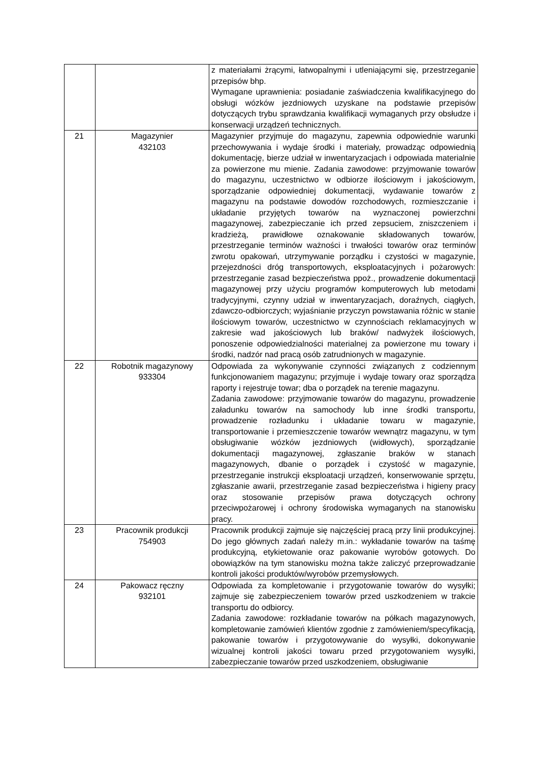| | | z materiałami żrącymi, łatwopalnymi i utleniającymi się, przestrzeganie przepisów bhp. Wymagane uprawnienia: posiadanie zaświadczenia kwalifikacyjnego do obsługi wózków jezdniowych uzyskane na podstawie przepisów dotyczących trybu sprawdzania kwalifikacji wymaganych przy obsłudze i konserwacji urządzeń technicznych. |
| 21 | Magazynier 432103 | Magazynier przyjmuje do magazynu, zapewnia odpowiednie warunki przechowywania i wydaje środki i materiały, prowadząc odpowiednią dokumentację, bierze udział w inwentaryzacjach i odpowiada materialnie za powierzone mu mienie. Zadania zawodowe: przyjmowanie towarów do magazynu, uczestnictwo w odbiorze ilościowym i jakościowym, sporządzanie odpowiedniej dokumentacji, wydawanie towarów z magazynu na podstawie dowodów rozchodowych, rozmieszczanie i układanie przyjętych towarów na wyznaczonej powierzchni magazynowej, zabezpieczanie ich przed zepsuciem, zniszczeniem i kradzieżą, prawidłowe oznakowanie składowanych towarów, przestrzeganie terminów ważności i trwałości towarów oraz terminów zwrotu opakowań, utrzymywanie porządku i czystości w magazynie, przejezdności dróg transportowych, eksploatacyjnych i pożarowych: przestrzeganie zasad bezpieczeństwa ppoż., prowadzenie dokumentacji magazynowej przy użyciu programów komputerowych lub metodami tradycyjnymi, czynny udział w inwentaryzacjach, doraźnych, ciągłych, zdawczo-odbiorczych; wyjaśnianie przyczyn powstawania różnic w stanie ilościowym towarów, uczestnictwo w czynnościach reklamacyjnych w zakresie wad jakościowych lub braków/ nadwyżek ilościowych, ponoszenie odpowiedzialności materialnej za powierzone mu towary i środki, nadzór nad pracą osób zatrudnionych w magazynie. |
| 22 | Robotnik magazynowy 933304 | Odpowiada za wykonywanie czynności związanych z codziennym funkcjonowaniem magazynu; przyjmuje i wydaje towary oraz sporządza raporty i rejestruje towar; dba o porządek na terenie magazynu. Zadania zawodowe: przyjmowanie towarów do magazynu, prowadzenie załadunku towarów na samochody lub inne środki transportu, prowadzenie rozładunku i układanie towaru w magazynie, transportowanie i przemieszczenie towarów wewnątrz magazynu, w tym obsługiwanie wózków jezdniowych (widłowych), sporządzanie dokumentacji magazynowej, zgłaszanie braków w stanach magazynowych, dbanie o porządek i czystość w magazynie, przestrzeganie instrukcji eksploatacji urządzeń, konserwowanie sprzętu, zgłaszanie awarii, przestrzeganie zasad bezpieczeństwa i higieny pracy oraz stosowanie przepisów prawa dotyczących ochrony przeciwpożarowej i ochrony środowiska wymaganych na stanowisku pracy. |
| 23 | Pracownik produkcji 754903 | Pracownik produkcji zajmuje się najczęściej pracą przy linii produkcyjnej. Do jego głównych zadań należy m.in.: wykładanie towarów na taśmę produkcyjną, etykietowanie oraz pakowanie wyrobów gotowych. Do obowiązków na tym stanowisku można także zaliczyć przeprowadzanie kontroli jakości produktów/wyrobów przemysłowych. |
| 24 | Pakowacz ręczny 932101 | Odpowiada za kompletowanie i przygotowanie towarów do wysyłki; zajmuje się zabezpieczeniem towarów przed uszkodzeniem w trakcie transportu do odbiorcy. Zadania zawodowe: rozkładanie towarów na półkach magazynowych, kompletowanie zamówień klientów zgodnie z zamówieniem/specyfikacją, pakowanie towarów i przygotowywanie do wysyłki, dokonywanie wizualnej kontroli jakości towaru przed przygotowaniem wysyłki, zabezpieczanie towarów przed uszkodzeniem, obsługiwanie |